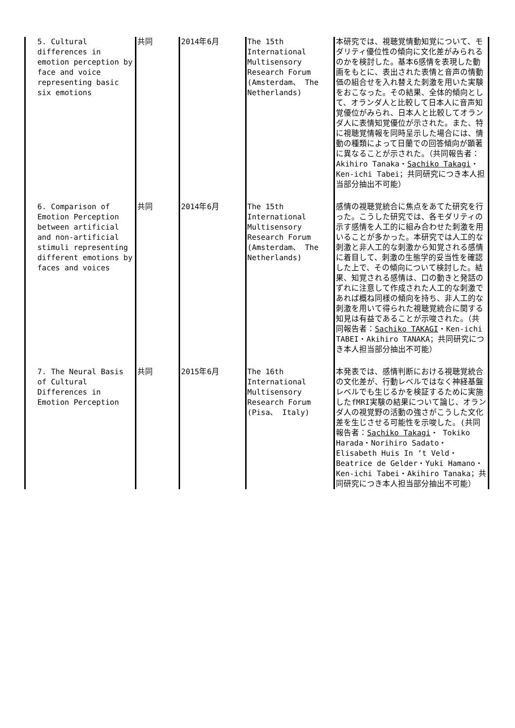| 5. Cultural differences in emotion perception by face and voice representing basic six emotions | 共同 | 2014年6月 | The 15th International Multisensory Research Forum (Amsterdam、 The Netherlands) | 本研究では、視聴覚情動知覚について、モダリティ優位性の傾向に文化差がみられるのかを検討した。基本6感情を表現した動画をもとに、表出された表情と音声の情動価の組合せを入れ替えた刺激を用いた実験をおこなった。その結果、全体的傾向として、オランダ人と比較して日本人に音声知覚優位がみられ、日本人と比較してオランダ人に表情知覚優位が示された。また、特に視聴覚情報を同時呈示した場合には、情動の種類によって日蘭での回答傾向が顕著に異なることが示された。（共同報告者：Akihiro Tanaka・ Sachiko Takagi ・Ken-ichi Tabei；共同研究につき本人担当部分抽出不可能） |
| 6. Comparison of Emotion Perception between artificial and non-artificial stimuli representing different emotions by faces and voices | 共同 | 2014年6月 | The 15th International Multisensory Research Forum (Amsterdam、 The Netherlands) | 感情の視聴覚統合に焦点をあてた研究を行った。こうした研究では、各モダリティの示す感情を人工的に組み合わせた刺激を用いることが多かった。本研究では人工的な刺激と非人工的な刺激から知覚される感情に着目して、刺激の生態学的妥当性を確認した上で、その傾向について検討した。結果、知覚される感情は、口の動きと発話のずれに注意して作成された人工的な刺激であれば概ね同様の傾向を持ち、非人工的な刺激を用いて得られた視聴覚統合に関する知見は有益であることが示唆された。（共同報告者： Sachiko TAKAGI ・Ken-ichi TABEI・Akihiro TANAKA；共同研究につき本人担当部分抽出不可能） |
| 7. The Neural Basis of Cultural Differences in Emotion Perception | 共同 | 2015年6月 | The 16th International Multisensory Research Forum (Pisa、 Italy) | 本発表では、感情判断における視聴覚統合の文化差が、行動レベルではなく神経基盤レベルでも生じるかを検証するために実施したfMRI実験の結果について論じ、オランダ人の視覚野の活動の強さがこうした文化差を生じさせる可能性を示唆した。(共同報告者： Sachiko Takagi ・ Tokiko Harada・Norihiro Sadato・Elisabeth Huis In ‘t Veld・Beatrice de Gelder・Yuki Hamano・Ken-ichi Tabei・Akihiro Tanaka；共同研究につき本人担当部分抽出不可能） |